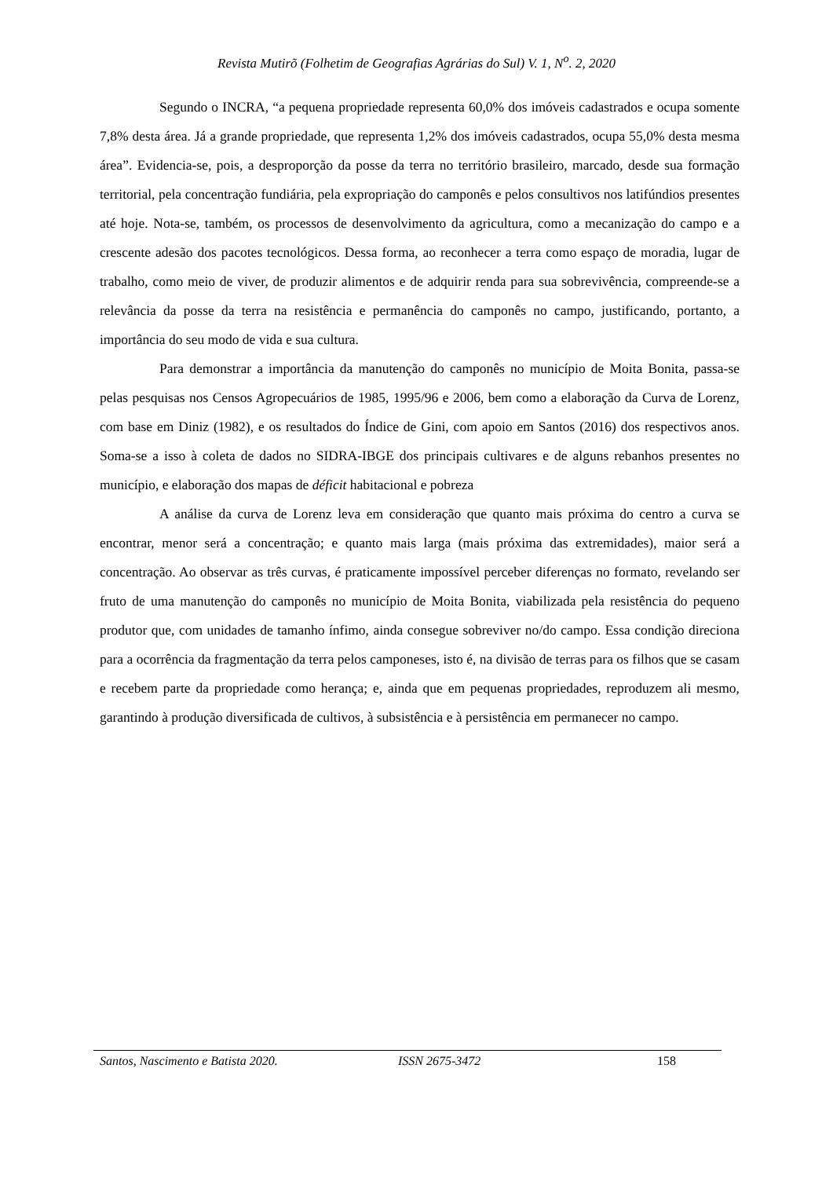Revista Mutirõ (Folhetim de Geografias Agrárias do Sul) V. 1, N<sup>o</sup>. 2, 2020
Segundo o INCRA, “a pequena propriedade representa 60,0% dos imóveis cadastrados e ocupa somente 7,8% desta área. Já a grande propriedade, que representa 1,2% dos imóveis cadastrados, ocupa 55,0% desta mesma área”. Evidencia-se, pois, a desproporção da posse da terra no território brasileiro, marcado, desde sua formação territorial, pela concentração fundiária, pela expropriação do camponês e pelos consultivos nos latifúndios presentes até hoje. Nota-se, também, os processos de desenvolvimento da agricultura, como a mecanização do campo e a crescente adesão dos pacotes tecnológicos. Dessa forma, ao reconhecer a terra como espaço de moradia, lugar de trabalho, como meio de viver, de produzir alimentos e de adquirir renda para sua sobrevivência, compreende-se a relevância da posse da terra na resistência e permanência do camponês no campo, justificando, portanto, a importância do seu modo de vida e sua cultura.
Para demonstrar a importância da manutenção do camponês no município de Moita Bonita, passa-se pelas pesquisas nos Censos Agropecuários de 1985, 1995/96 e 2006, bem como a elaboração da Curva de Lorenz, com base em Diniz (1982), e os resultados do Índice de Gini, com apoio em Santos (2016) dos respectivos anos. Soma-se a isso à coleta de dados no SIDRA-IBGE dos principais cultivares e de alguns rebanhos presentes no município, e elaboração dos mapas de déficit habitacional e pobreza
A análise da curva de Lorenz leva em consideração que quanto mais próxima do centro a curva se encontrar, menor será a concentração; e quanto mais larga (mais próxima das extremidades), maior será a concentração. Ao observar as três curvas, é praticamente impossível perceber diferenças no formato, revelando ser fruto de uma manutenção do camponês no município de Moita Bonita, viabilizada pela resistência do pequeno produtor que, com unidades de tamanho ínfimo, ainda consegue sobreviver no/do campo. Essa condição direciona para a ocorrência da fragmentação da terra pelos camponeses, isto é, na divisão de terras para os filhos que se casam e recebem parte da propriedade como herança; e, ainda que em pequenas propriedades, reproduzem ali mesmo, garantindo à produção diversificada de cultivos, à subsistência e à persistência em permanecer no campo.
Santos, Nascimento e Batista 2020. ISSN 2675-3472 158